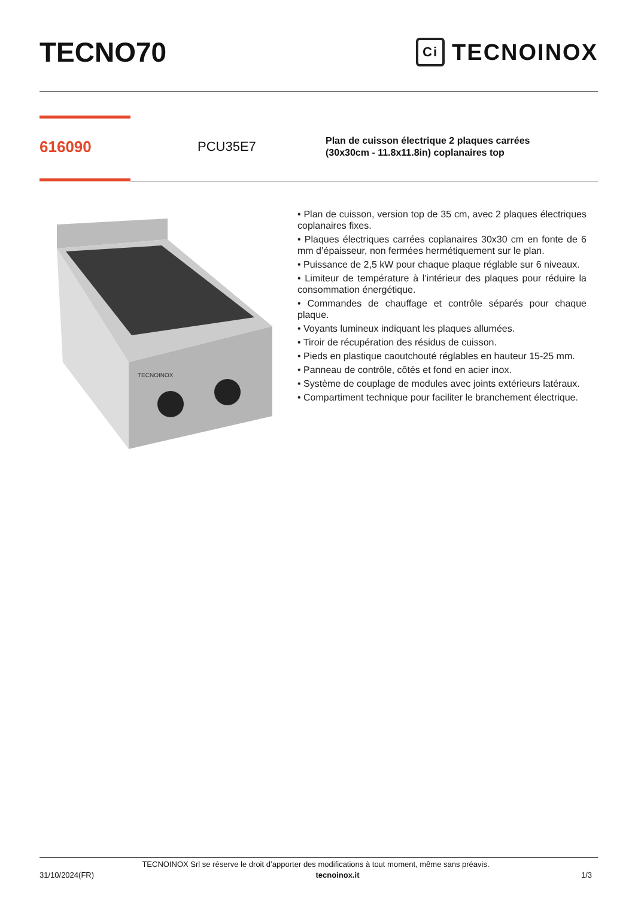TECNO70
Ci TECNOINOX
616090
PCU35E7
Plan de cuisson électrique 2 plaques carrées
(30x30cm - 11.8x11.8in) coplanaires top
TECNOINOX
• Plan de cuisson, version top de 35 cm, avec 2 plaques électriques coplanaires fixes.
• Plaques électriques carrées coplanaires 30x30 cm en fonte de 6 mm d’épaisseur, non fermées hermétiquement sur le plan.
• Puissance de 2,5 kW pour chaque plaque réglable sur 6 niveaux.
• Limiteur de température à l’intérieur des plaques pour réduire la consommation énergétique.
• Commandes de chauffage et contrôle séparés pour chaque plaque.
• Voyants lumineux indiquant les plaques allumées.
• Tiroir de récupération des résidus de cuisson.
• Pieds en plastique caoutchouté réglables en hauteur 15-25 mm.
• Panneau de contrôle, côtés et fond en acier inox.
• Système de couplage de modules avec joints extérieurs latéraux.
• Compartiment technique pour faciliter le branchement électrique.
TECNOINOX Srl se réserve le droit d’apporter des modifications à tout moment, même sans préavis.
31/10/2024(FR) tecnoinox.it 1/3